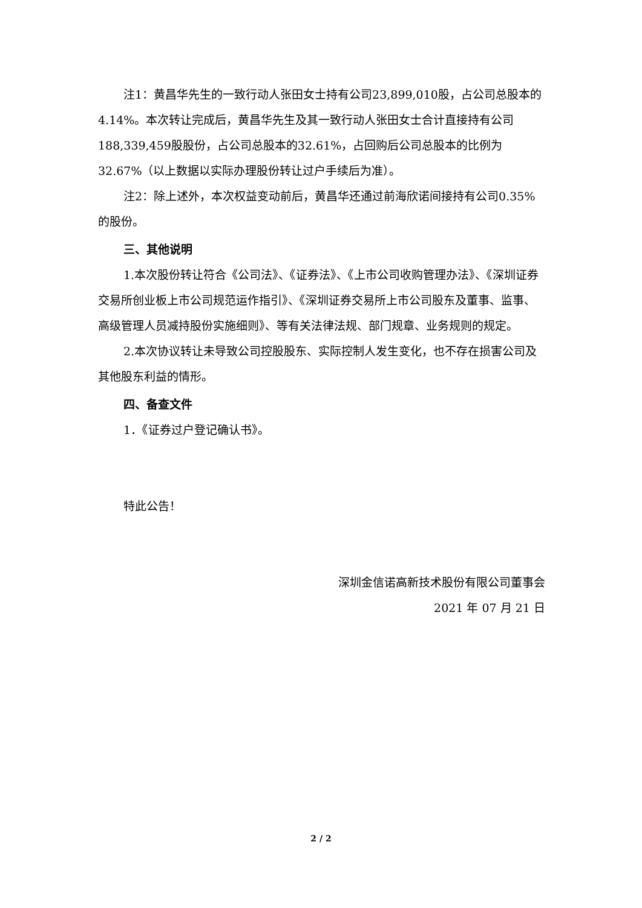注1：黄昌华先生的一致行动人张田女士持有公司23,899,010股，占公司总股本的4.14%。本次转让完成后，黄昌华先生及其一致行动人张田女士合计直接持有公司188,339,459股股份，占公司总股本的32.61%，占回购后公司总股本的比例为32.67%（以上数据以实际办理股份转让过户手续后为准）。
注2：除上述外，本次权益变动前后，黄昌华还通过前海欣诺间接持有公司0.35%的股份。
三、其他说明
1.本次股份转让符合《公司法》、《证券法》、《上市公司收购管理办法》、《深圳证券交易所创业板上市公司规范运作指引》、《深圳证券交易所上市公司股东及董事、监事、高级管理人员减持股份实施细则》、等有关法律法规、部门规章、业务规则的规定。
2.本次协议转让未导致公司控股股东、实际控制人发生变化，也不存在损害公司及其他股东利益的情形。
四、备查文件
1．《证券过户登记确认书》。
特此公告！
深圳金信诺高新技术股份有限公司董事会
2021 年 07 月 21 日
2 / 2